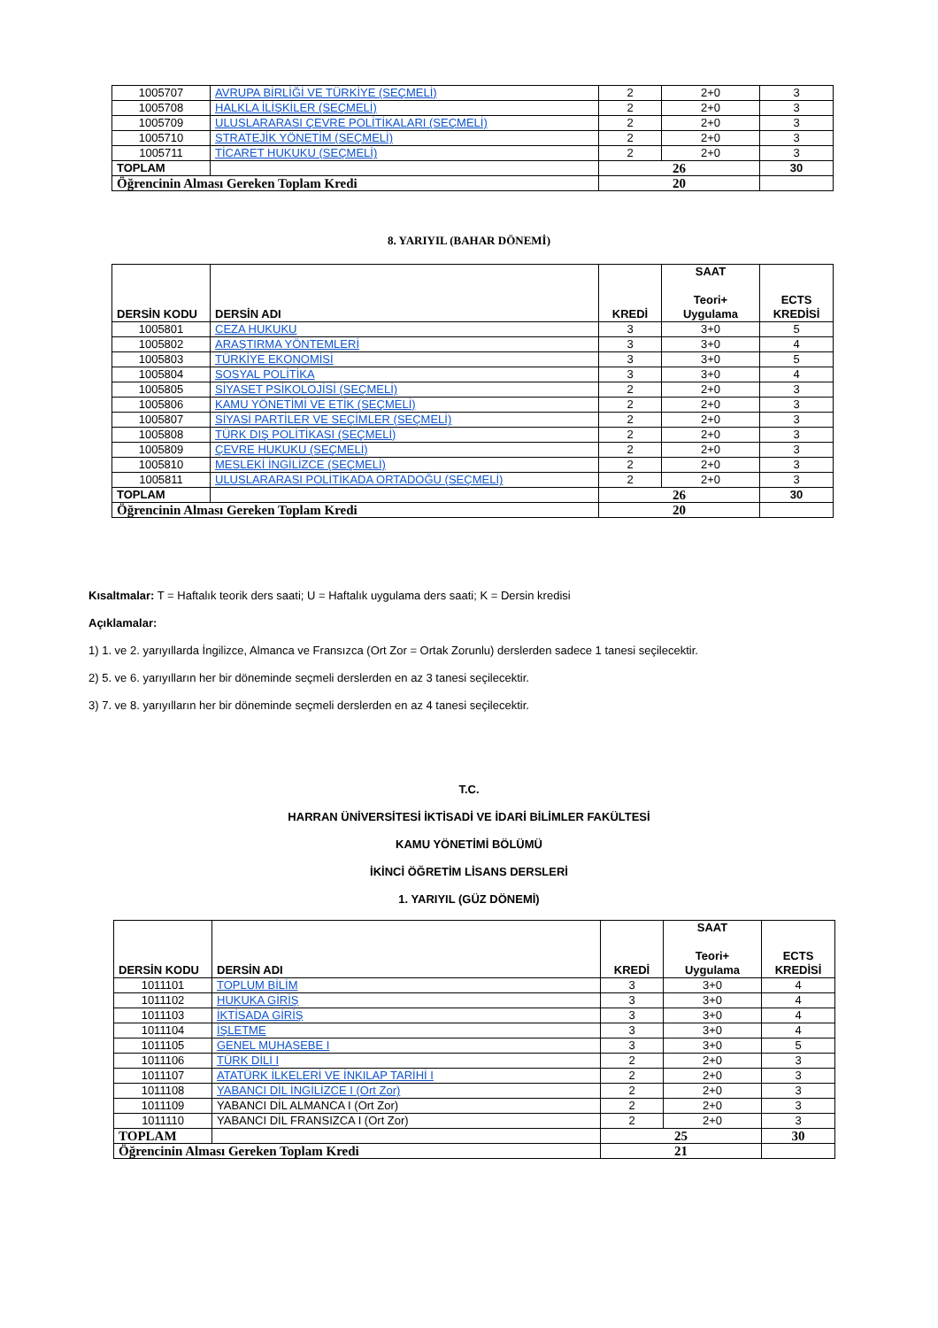| 1005707 | AVRUPA BİRLİĞİ VE TÜRKİYE (SEÇMELİ) | 2 | 2+0 | 3 |
| 1005708 | HALKLA İLİŞKİLER (SEÇMELİ) | 2 | 2+0 | 3 |
| 1005709 | ULUSLARARASI ÇEVRE POLİTİKALARI (SEÇMELİ) | 2 | 2+0 | 3 |
| 1005710 | STRATEJİK YÖNETİM (SEÇMELİ) | 2 | 2+0 | 3 |
| 1005711 | TİCARET HUKUKU (SEÇMELİ) | 2 | 2+0 | 3 |
| TOPLAM | | 26 | | 30 |
| Öğrencinin Alması Gereken Toplam Kredi | | 20 | | |
8. YARIYIL (BAHAR DÖNEMİ)
| DERSİN KODU | DERSİN ADI | KREDİ | SAAT Teori+ Uygulama | ECTS KREDİSİ |
| --- | --- | --- | --- | --- |
| 1005801 | CEZA HUKUKU | 3 | 3+0 | 5 |
| 1005802 | ARAŞTIRMA YÖNTEMLERİ | 3 | 3+0 | 4 |
| 1005803 | TÜRKİYE EKONOMİSİ | 3 | 3+0 | 5 |
| 1005804 | SOSYAL POLİTİKA | 3 | 3+0 | 4 |
| 1005805 | SİYASET PSİKOLOJİSİ (SEÇMELİ) | 2 | 2+0 | 3 |
| 1005806 | KAMU YÖNETİMİ VE ETİK (SEÇMELİ) | 2 | 2+0 | 3 |
| 1005807 | SİYASİ PARTİLER VE SEÇİMLER (SEÇMELİ) | 2 | 2+0 | 3 |
| 1005808 | TÜRK DIŞ POLİTİKASI (SEÇMELİ) | 2 | 2+0 | 3 |
| 1005809 | ÇEVRE HUKUKU (SEÇMELİ) | 2 | 2+0 | 3 |
| 1005810 | MESLEKİ İNGİLİZCE (SEÇMELİ) | 2 | 2+0 | 3 |
| 1005811 | ULUSLARARASI POLİTİKADA ORTADOĞU (SEÇMELİ) | 2 | 2+0 | 3 |
| TOPLAM | | 26 | | 30 |
| Öğrencinin Alması Gereken Toplam Kredi | | 20 | | |
Kısaltmalar: T = Haftalık teorik ders saati; U = Haftalık uygulama ders saati; K = Dersin kredisi
Açıklamalar:
1) 1. ve 2. yarıyıllarda İngilizce, Almanca ve Fransızca (Ort Zor = Ortak Zorunlu) derslerden sadece 1 tanesi seçilecektir.
2) 5. ve 6. yarıyılların her bir döneminde seçmeli derslerden en az 3 tanesi seçilecektir.
3) 7. ve 8. yarıyılların her bir döneminde seçmeli derslerden en az 4 tanesi seçilecektir.
T.C.
HARRAN ÜNİVERSİTESİ İKTİSADİ VE İDARİ BİLİMLER FAKÜLTESİ
KAMU YÖNETİMİ BÖLÜMÜ
İKİNCİ ÖĞRETİM LİSANS DERSLERİ
1. YARIYIL (GÜZ DÖNEMİ)
| DERSİN KODU | DERSİN ADI | KREDİ | SAAT Teori+ Uygulama | ECTS KREDİSİ |
| --- | --- | --- | --- | --- |
| 1011101 | TOPLUM BİLİM | 3 | 3+0 | 4 |
| 1011102 | HUKUKA GİRİŞ | 3 | 3+0 | 4 |
| 1011103 | İKTİSADA GİRİŞ | 3 | 3+0 | 4 |
| 1011104 | İŞLETME | 3 | 3+0 | 4 |
| 1011105 | GENEL MUHASEBE I | 3 | 3+0 | 5 |
| 1011106 | TÜRK DİLİ I | 2 | 2+0 | 3 |
| 1011107 | ATATÜRK İLKELERİ VE İNKILAP TARİHİ I | 2 | 2+0 | 3 |
| 1011108 | YABANCI DİL İNGİLİZCE I (Ort Zor) | 2 | 2+0 | 3 |
| 1011109 | YABANCI DİL ALMANCA I (Ort Zor) | 2 | 2+0 | 3 |
| 1011110 | YABANCI DİL FRANSIZCA I (Ort Zor) | 2 | 2+0 | 3 |
| TOPLAM | | 25 | | 30 |
| Öğrencinin Alması Gereken Toplam Kredi | | 21 | | |